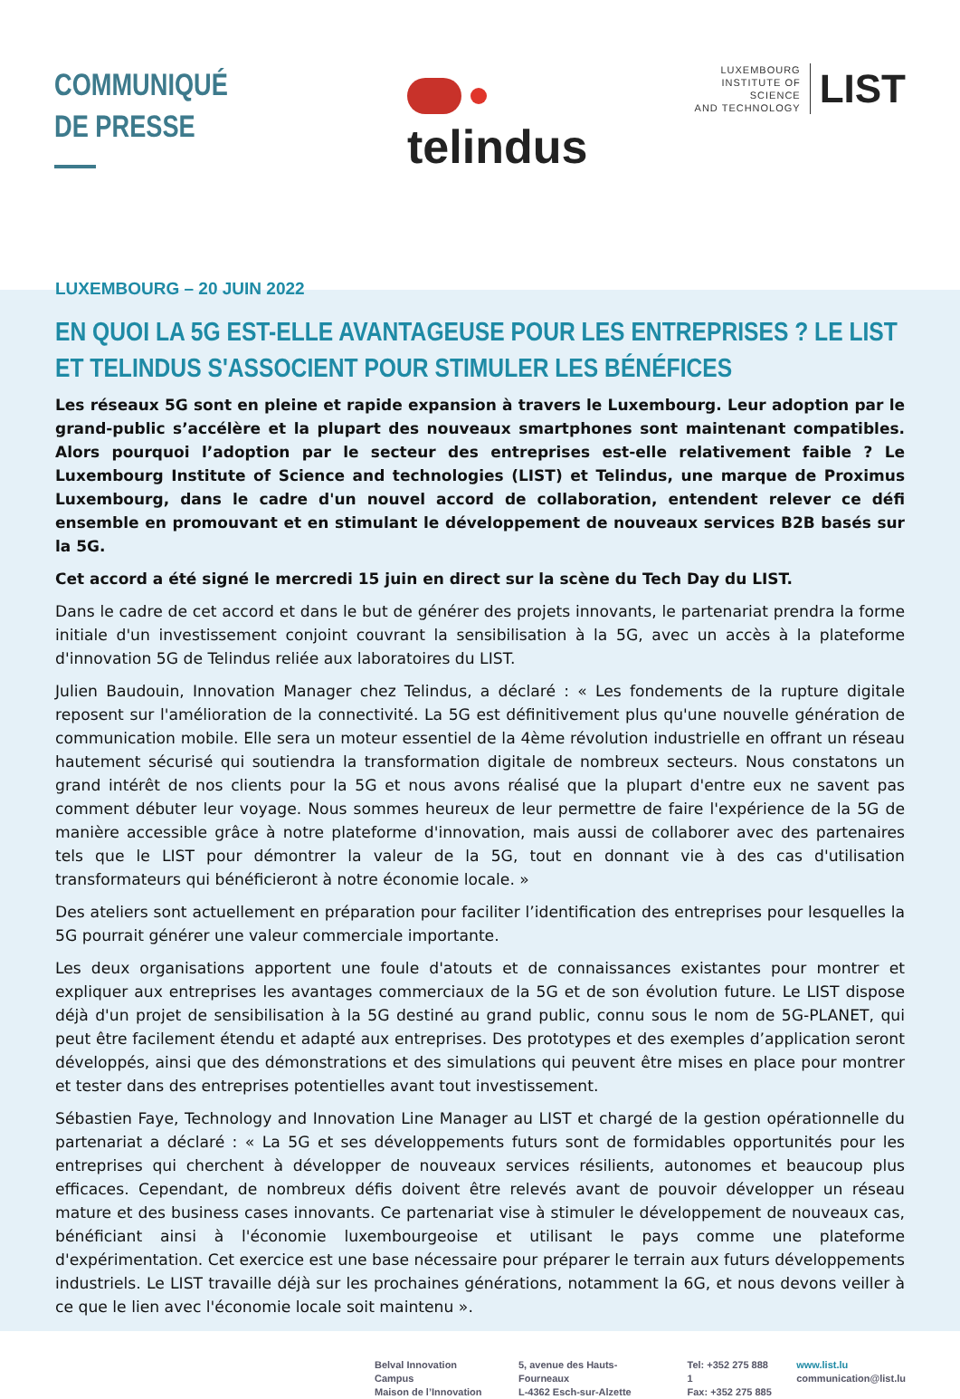COMMUNIQUÉ
DE PRESSE
telindus
LUXEMBOURG
INSTITUTE OF SCIENCE
AND TECHNOLOGY
LIST
LUXEMBOURG – 20 JUIN 2022
EN QUOI LA 5G EST-ELLE AVANTAGEUSE POUR LES ENTREPRISES ? LE LIST ET TELINDUS S'ASSOCIENT POUR STIMULER LES BÉNÉFICES
Les réseaux 5G sont en pleine et rapide expansion à travers le Luxembourg. Leur adoption par le grand-public s’accélère et la plupart des nouveaux smartphones sont maintenant compatibles. Alors pourquoi l’adoption par le secteur des entreprises est-elle relativement faible ? Le Luxembourg Institute of Science and technologies (LIST) et Telindus, une marque de Proximus Luxembourg, dans le cadre d'un nouvel accord de collaboration, entendent relever ce défi ensemble en promouvant et en stimulant le développement de nouveaux services B2B basés sur la 5G.
Cet accord a été signé le mercredi 15 juin en direct sur la scène du Tech Day du LIST.
Dans le cadre de cet accord et dans le but de générer des projets innovants, le partenariat prendra la forme initiale d'un investissement conjoint couvrant la sensibilisation à la 5G, avec un accès à la plateforme d'innovation 5G de Telindus reliée aux laboratoires du LIST.
Julien Baudouin, Innovation Manager chez Telindus, a déclaré : « Les fondements de la rupture digitale reposent sur l'amélioration de la connectivité. La 5G est définitivement plus qu'une nouvelle génération de communication mobile. Elle sera un moteur essentiel de la 4ème révolution industrielle en offrant un réseau hautement sécurisé qui soutiendra la transformation digitale de nombreux secteurs. Nous constatons un grand intérêt de nos clients pour la 5G et nous avons réalisé que la plupart d'entre eux ne savent pas comment débuter leur voyage. Nous sommes heureux de leur permettre de faire l'expérience de la 5G de manière accessible grâce à notre plateforme d'innovation, mais aussi de collaborer avec des partenaires tels que le LIST pour démontrer la valeur de la 5G, tout en donnant vie à des cas d'utilisation transformateurs qui bénéficieront à notre économie locale. »
Des ateliers sont actuellement en préparation pour faciliter l’identification des entreprises pour lesquelles la 5G pourrait générer une valeur commerciale importante.
Les deux organisations apportent une foule d'atouts et de connaissances existantes pour montrer et expliquer aux entreprises les avantages commerciaux de la 5G et de son évolution future. Le LIST dispose déjà d'un projet de sensibilisation à la 5G destiné au grand public, connu sous le nom de 5G-PLANET, qui peut être facilement étendu et adapté aux entreprises. Des prototypes et des exemples d’application seront développés, ainsi que des démonstrations et des simulations qui peuvent être mises en place pour montrer et tester dans des entreprises potentielles avant tout investissement.
Sébastien Faye, Technology and Innovation Line Manager au LIST et chargé de la gestion opérationnelle du partenariat a déclaré : « La 5G et ses développements futurs sont de formidables opportunités pour les entreprises qui cherchent à développer de nouveaux services résilients, autonomes et beaucoup plus efficaces. Cependant, de nombreux défis doivent être relevés avant de pouvoir développer un réseau mature et des business cases innovants. Ce partenariat vise à stimuler le développement de nouveaux cas, bénéficiant ainsi à l'économie luxembourgeoise et utilisant le pays comme une plateforme d'expérimentation. Cet exercice est une base nécessaire pour préparer le terrain aux futurs développements industriels. Le LIST travaille déjà sur les prochaines générations, notamment la 6G, et nous devons veiller à ce que le lien avec l'économie locale soit maintenu ».
Belval Innovation Campus
Maison de l’Innovation
5, avenue des Hauts-Fourneaux
L-4362 Esch-sur-Alzette
Tel: +352 275 888 1
Fax: +352 275 885
www.list.lu
communication@list.lu